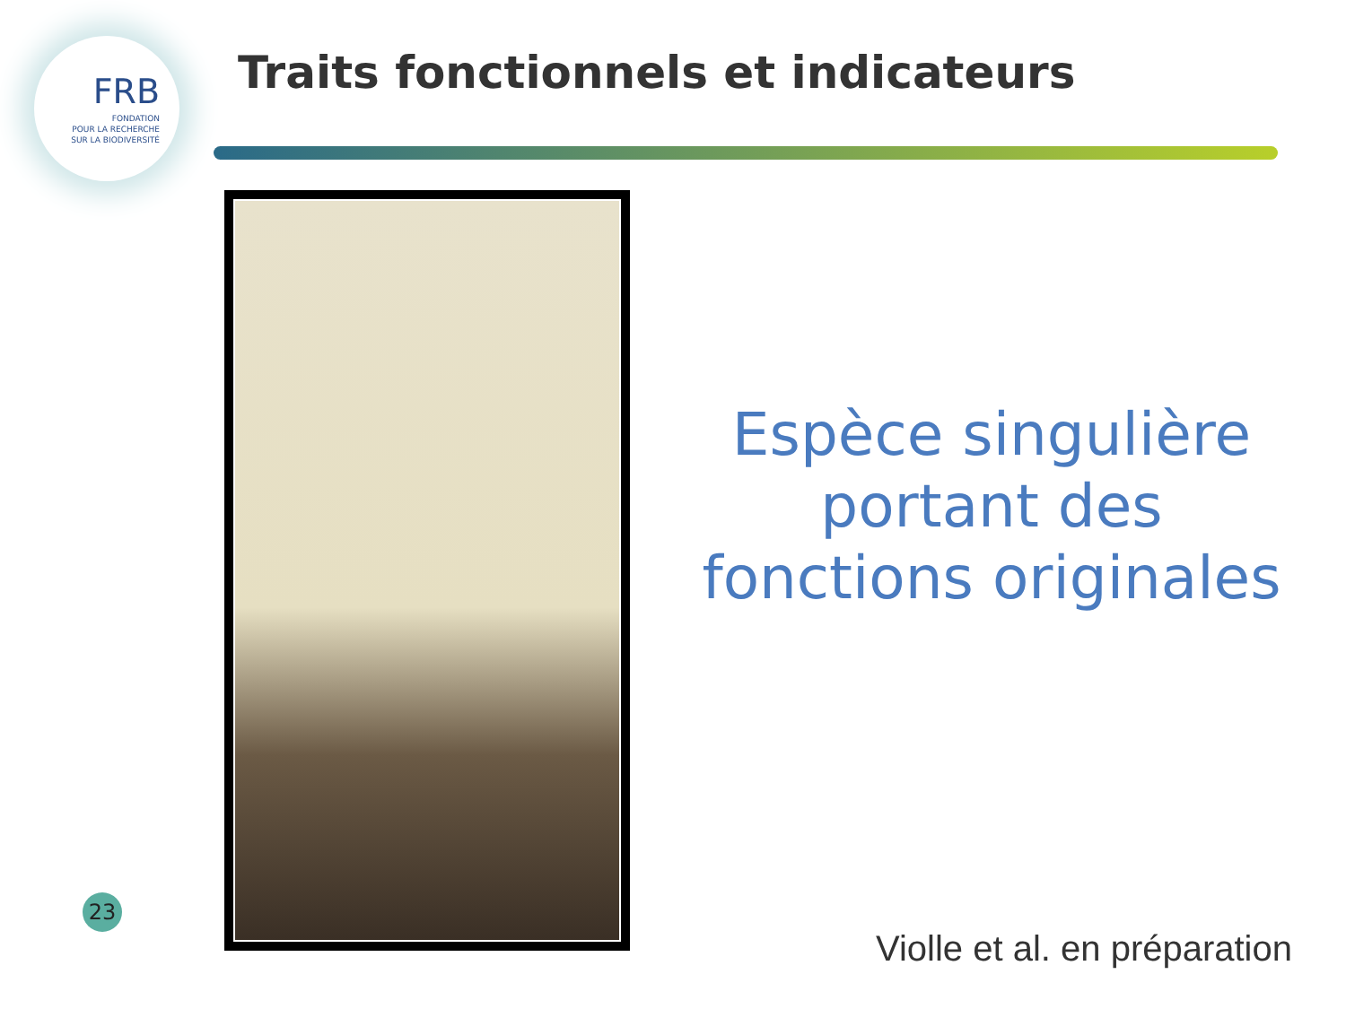FRB
FONDATION
POUR LA RECHERCHE
SUR LA BIODIVERSITÉ
Traits fonctionnels et indicateurs
Espèce singulière portant des fonctions originales
23
Violle et al. en préparation